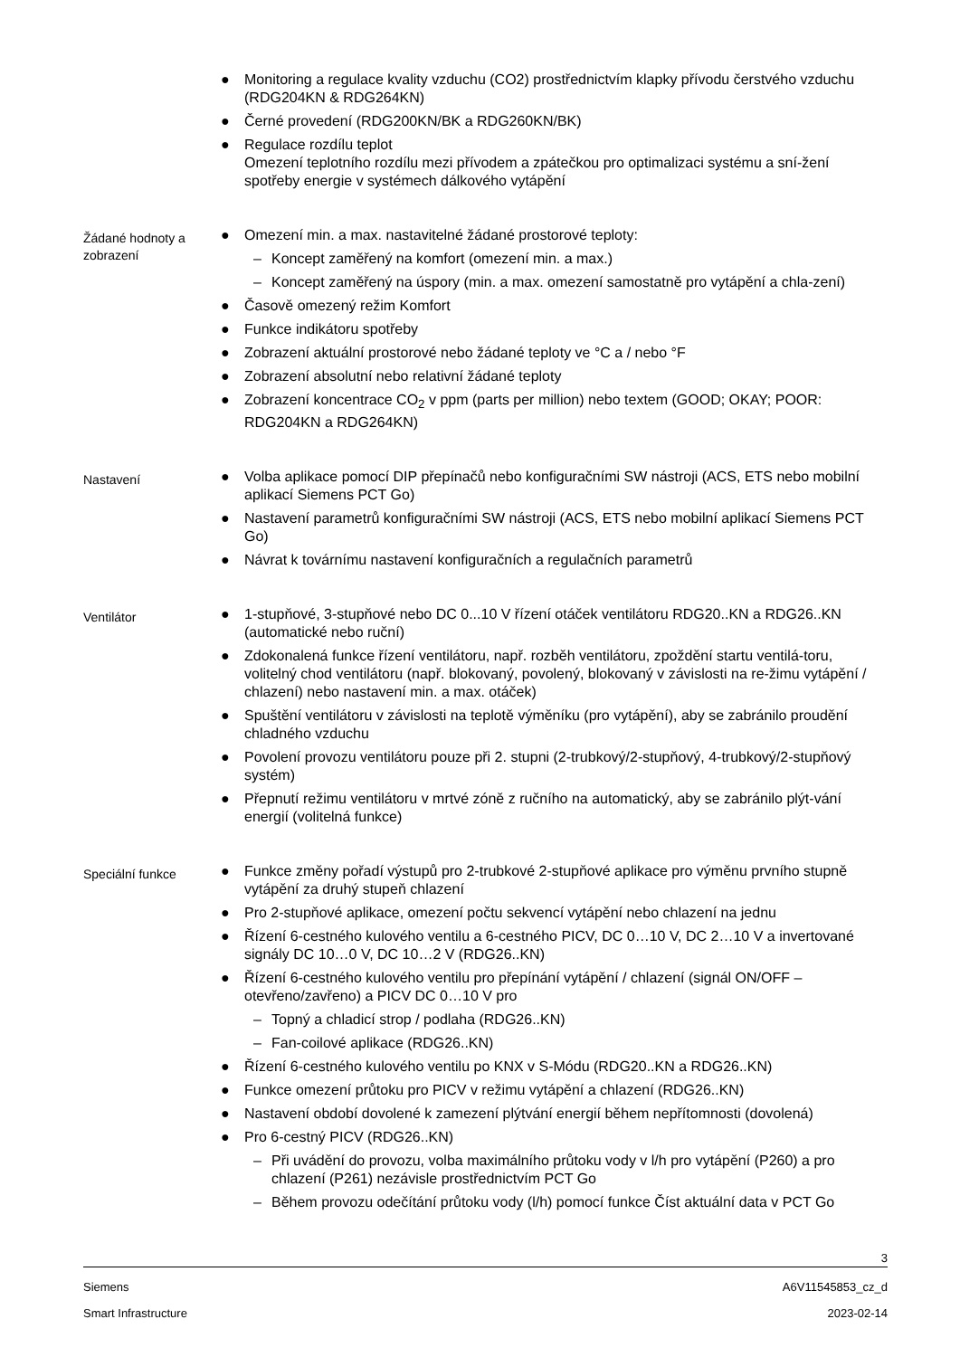● Monitoring a regulace kvality vzduchu (CO2) prostřednictvím klapky přívodu čerstvého vzduchu (RDG204KN & RDG264KN)
● Černé provedení (RDG200KN/BK a RDG260KN/BK)
● Regulace rozdílu teplot
Omezení teplotního rozdílu mezi přívodem a zpátečkou pro optimalizaci systému a sní-žení spotřeby energie v systémech dálkového vytápění
Žádané hodnoty a zobrazení
● Omezení min. a max. nastavitelné žádané prostorové teploty:
– Koncept zaměřený na komfort (omezení min. a max.)
– Koncept zaměřený na úspory (min. a max. omezení samostatně pro vytápění a chla-zení)
● Časově omezený režim Komfort
● Funkce indikátoru spotřeby
● Zobrazení aktuální prostorové nebo žádané teploty ve °C a / nebo °F
● Zobrazení absolutní nebo relativní žádané teploty
● Zobrazení koncentrace CO<sub>2</sub> v ppm (parts per million) nebo textem (GOOD; OKAY; POOR: RDG204KN a RDG264KN)
Nastavení
● Volba aplikace pomocí DIP přepínačů nebo konfiguračními SW nástroji (ACS, ETS nebo mobilní aplikací Siemens PCT Go)
● Nastavení parametrů konfiguračními SW nástroji (ACS, ETS nebo mobilní aplikací Siemens PCT Go)
● Návrat k továrnímu nastavení konfiguračních a regulačních parametrů
Ventilátor
● 1-stupňové, 3-stupňové nebo DC 0...10 V řízení otáček ventilátoru RDG20..KN a RDG26..KN (automatické nebo ruční)
● Zdokonalená funkce řízení ventilátoru, např. rozběh ventilátoru, zpoždění startu ventilá-toru, volitelný chod ventilátoru (např. blokovaný, povolený, blokovaný v závislosti na re-žimu vytápění / chlazení) nebo nastavení min. a max. otáček)
● Spuštění ventilátoru v závislosti na teplotě výměníku (pro vytápění), aby se zabránilo proudění chladného vzduchu
● Povolení provozu ventilátoru pouze při 2. stupni (2-trubkový/2-stupňový, 4-trubkový/2-stupňový systém)
● Přepnutí režimu ventilátoru v mrtvé zóně z ručního na automatický, aby se zabránilo plýt-vání energií (volitelná funkce)
Speciální funkce
● Funkce změny pořadí výstupů pro 2-trubkové 2-stupňové aplikace pro výměnu prvního stupně vytápění za druhý stupeň chlazení
● Pro 2-stupňové aplikace, omezení počtu sekvencí vytápění nebo chlazení na jednu
● Řízení 6-cestného kulového ventilu a 6-cestného PICV, DC 0…10 V, DC 2…10 V a invertované signály DC 10…0 V, DC 10…2 V (RDG26..KN)
● Řízení 6-cestného kulového ventilu pro přepínání vytápění / chlazení (signál ON/OFF – otevřeno/zavřeno) a PICV DC 0…10 V pro
– Topný a chladicí strop / podlaha (RDG26..KN)
– Fan-coilové aplikace (RDG26..KN)
● Řízení 6-cestného kulového ventilu po KNX v S-Módu (RDG20..KN a RDG26..KN)
● Funkce omezení průtoku pro PICV v režimu vytápění a chlazení (RDG26..KN)
● Nastavení období dovolené k zamezení plýtvání energií během nepřítomnosti (dovolená)
● Pro 6-cestný PICV (RDG26..KN)
– Při uvádění do provozu, volba maximálního průtoku vody v l/h pro vytápění (P260) a pro chlazení (P261) nezávisle prostřednictvím PCT Go
– Během provozu odečítání průtoku vody (l/h) pomocí funkce Číst aktuální data v PCT Go
3
Siemens A6V11545853_cz_d
Smart Infrastructure 2023-02-14